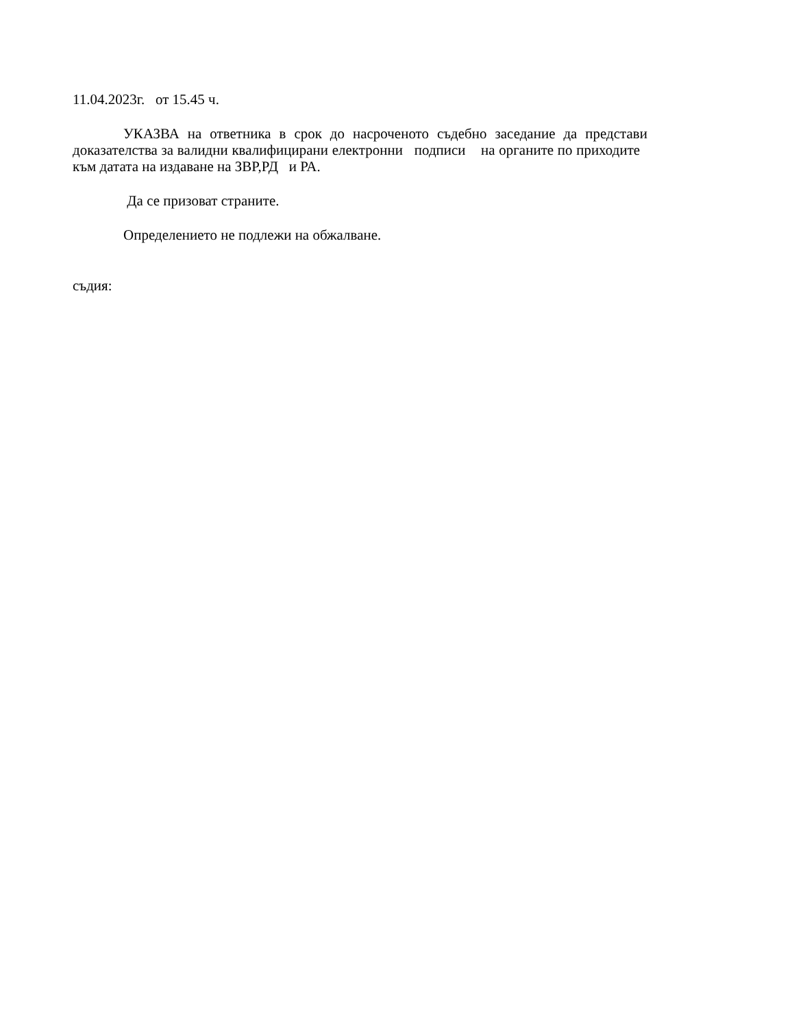11.04.2023г. от 15.45 ч.
УКАЗВА на ответника в срок до насроченото съдебно заседание да представи доказателства за валидни квалифицирани електронни подписи на органите по приходите към датата на издаване на ЗВР,РД и РА.
Да се призоват страните.
Определението не подлежи на обжалване.
съдия: